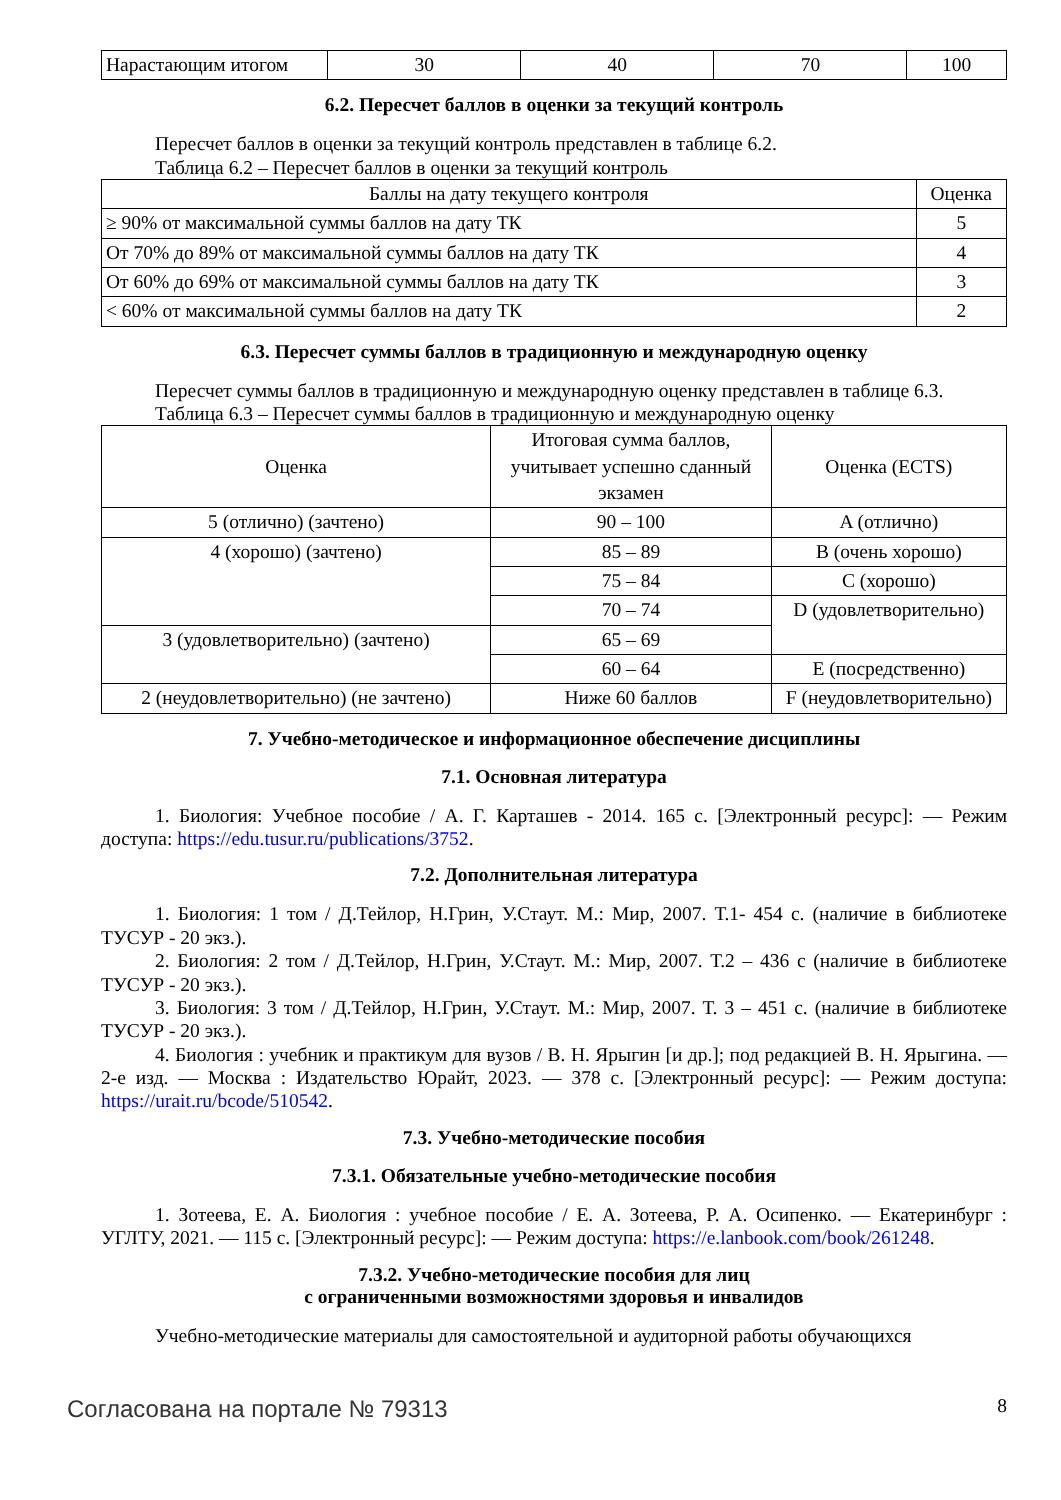| Нарастающим итогом | 30 | 40 | 70 | 100 |
6.2. Пересчет баллов в оценки за текущий контроль
Пересчет баллов в оценки за текущий контроль представлен в таблице 6.2.
Таблица 6.2 – Пересчет баллов в оценки за текущий контроль
| Баллы на дату текущего контроля | Оценка |
| --- | --- |
| ≥ 90% от максимальной суммы баллов на дату ТК | 5 |
| От 70% до 89% от максимальной суммы баллов на дату ТК | 4 |
| От 60% до 69% от максимальной суммы баллов на дату ТК | 3 |
| < 60% от максимальной суммы баллов на дату ТК | 2 |
6.3. Пересчет суммы баллов в традиционную и международную оценку
Пересчет суммы баллов в традиционную и международную оценку представлен в таблице 6.3.
Таблица 6.3 – Пересчет суммы баллов в традиционную и международную оценку
| Оценка | Итоговая сумма баллов, учитывает успешно сданный экзамен | Оценка (ECTS) |
| --- | --- | --- |
| 5 (отлично) (зачтено) | 90 – 100 | A (отлично) |
| 4 (хорошо) (зачтено) | 85 – 89 | B (очень хорошо) |
| | 75 – 84 | C (хорошо) |
| | 70 – 74 | D (удовлетворительно) |
| 3 (удовлетворительно) (зачтено) | 65 – 69 | |
| | 60 – 64 | E (посредственно) |
| 2 (неудовлетворительно) (не зачтено) | Ниже 60 баллов | F (неудовлетворительно) |
7. Учебно-методическое и информационное обеспечение дисциплины
7.1. Основная литература
1. Биология: Учебное пособие / А. Г. Карташев - 2014. 165 с. [Электронный ресурс]: — Режим доступа: https://edu.tusur.ru/publications/3752.
7.2. Дополнительная литература
1. Биология: 1 том / Д.Тейлор, Н.Грин, У.Стаут. М.: Мир, 2007. Т.1- 454 с. (наличие в библиотеке ТУСУР - 20 экз.).
2. Биология: 2 том / Д.Тейлор, Н.Грин, У.Стаут. М.: Мир, 2007. Т.2 – 436 с (наличие в библиотеке ТУСУР - 20 экз.).
3. Биология: 3 том / Д.Тейлор, Н.Грин, У.Стаут. М.: Мир, 2007. Т. 3 – 451 с. (наличие в библиотеке ТУСУР - 20 экз.).
4. Биология : учебник и практикум для вузов / В. Н. Ярыгин [и др.]; под редакцией В. Н. Ярыгина. — 2-е изд. — Москва : Издательство Юрайт, 2023. — 378 с. [Электронный ресурс]: — Режим доступа: https://urait.ru/bcode/510542.
7.3. Учебно-методические пособия
7.3.1. Обязательные учебно-методические пособия
1. Зотеева, Е. А. Биология : учебное пособие / Е. А. Зотеева, Р. А. Осипенко. — Екатеринбург : УГЛТУ, 2021. — 115 с. [Электронный ресурс]: — Режим доступа: https://e.lanbook.com/book/261248.
7.3.2. Учебно-методические пособия для лиц
с ограниченными возможностями здоровья и инвалидов
Учебно-методические материалы для самостоятельной и аудиторной работы обучающихся
Согласована на портале № 79313 8